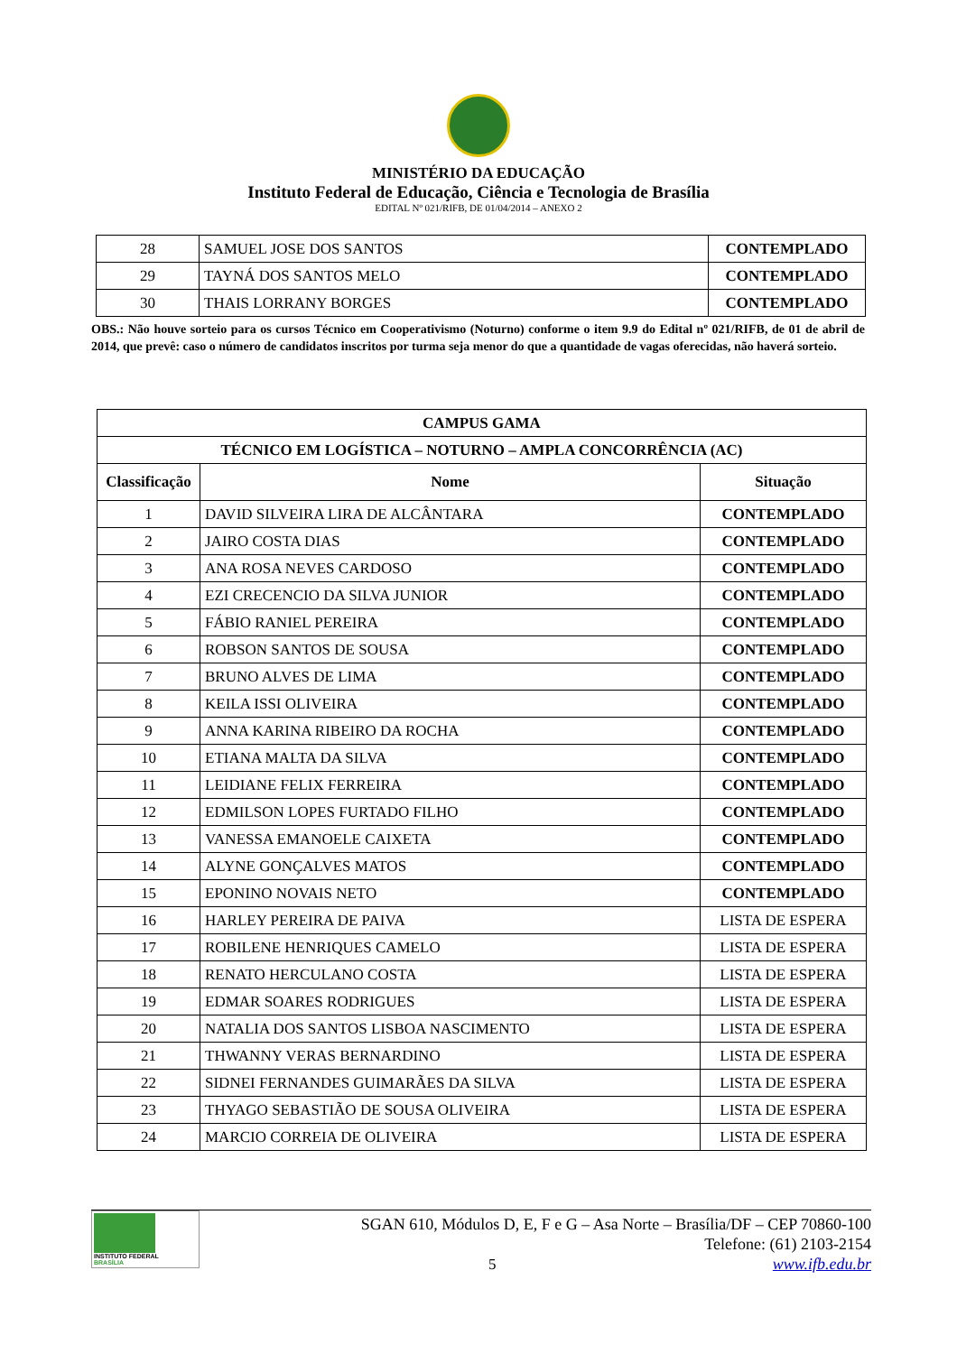MINISTÉRIO DA EDUCAÇÃO
Instituto Federal de Educação, Ciência e Tecnologia de Brasília
EDITAL Nº 021/RIFB, DE 01/04/2014 – ANEXO 2
| 28 | SAMUEL JOSE DOS SANTOS | CONTEMPLADO |
| 29 | TAYNÁ DOS SANTOS MELO | CONTEMPLADO |
| 30 | THAIS LORRANY BORGES | CONTEMPLADO |
OBS.: Não houve sorteio para os cursos Técnico em Cooperativismo (Noturno) conforme o item 9.9 do Edital nº 021/RIFB, de 01 de abril de 2014, que prevê: caso o número de candidatos inscritos por turma seja menor do que a quantidade de vagas oferecidas, não haverá sorteio.
| CAMPUS GAMA | | |
| --- | --- | --- |
| TÉCNICO EM LOGÍSTICA – NOTURNO – AMPLA CONCORRÊNCIA (AC) | | |
| Classificação | Nome | Situação |
| 1 | DAVID SILVEIRA LIRA DE ALCÂNTARA | CONTEMPLADO |
| 2 | JAIRO COSTA DIAS | CONTEMPLADO |
| 3 | ANA ROSA NEVES CARDOSO | CONTEMPLADO |
| 4 | EZI CRECENCIO DA SILVA JUNIOR | CONTEMPLADO |
| 5 | FÁBIO RANIEL PEREIRA | CONTEMPLADO |
| 6 | ROBSON SANTOS DE SOUSA | CONTEMPLADO |
| 7 | BRUNO ALVES DE LIMA | CONTEMPLADO |
| 8 | KEILA ISSI OLIVEIRA | CONTEMPLADO |
| 9 | ANNA KARINA RIBEIRO DA ROCHA | CONTEMPLADO |
| 10 | ETIANA MALTA DA SILVA | CONTEMPLADO |
| 11 | LEIDIANE FELIX FERREIRA | CONTEMPLADO |
| 12 | EDMILSON LOPES FURTADO FILHO | CONTEMPLADO |
| 13 | VANESSA EMANOELE CAIXETA | CONTEMPLADO |
| 14 | ALYNE GONÇALVES MATOS | CONTEMPLADO |
| 15 | EPONINO NOVAIS NETO | CONTEMPLADO |
| 16 | HARLEY PEREIRA DE PAIVA | LISTA DE ESPERA |
| 17 | ROBILENE HENRIQUES CAMELO | LISTA DE ESPERA |
| 18 | RENATO HERCULANO COSTA | LISTA DE ESPERA |
| 19 | EDMAR SOARES RODRIGUES | LISTA DE ESPERA |
| 20 | NATALIA DOS SANTOS LISBOA NASCIMENTO | LISTA DE ESPERA |
| 21 | THWANNY VERAS BERNARDINO | LISTA DE ESPERA |
| 22 | SIDNEI FERNANDES GUIMARÃES DA SILVA | LISTA DE ESPERA |
| 23 | THYAGO SEBASTIÃO DE SOUSA OLIVEIRA | LISTA DE ESPERA |
| 24 | MARCIO CORREIA DE OLIVEIRA | LISTA DE ESPERA |
INSTITUTO FEDERAL
BRASÍLIA
5
SGAN 610, Módulos D, E, F e G – Asa Norte – Brasília/DF – CEP 70860-100
Telefone: (61) 2103-2154
www.ifb.edu.br